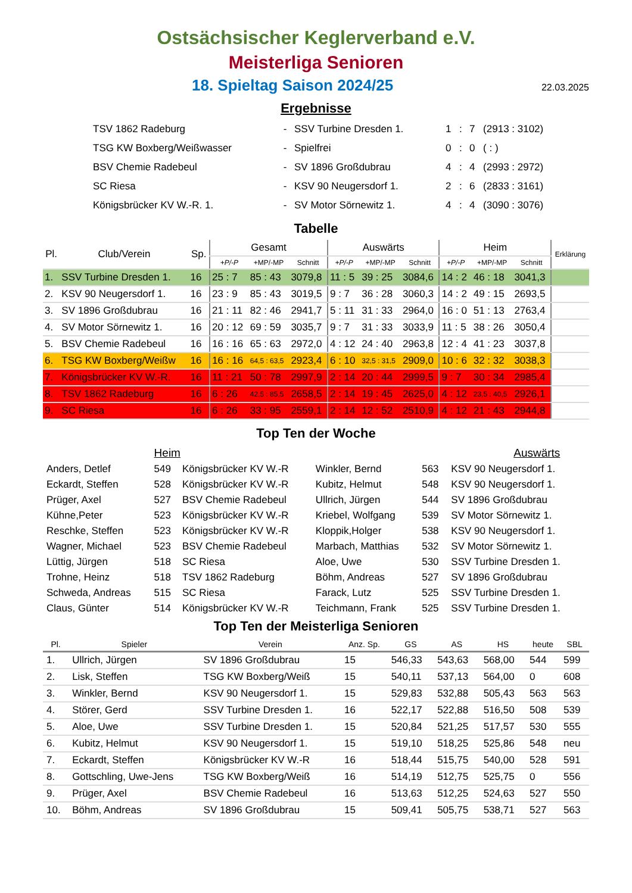Ostsächsischer Keglerverband e.V.
Meisterliga Senioren
18. Spieltag Saison 2024/25
22.03.2025
Ergebnisse
| TSV 1862 Radeburg | - | SSV Turbine Dresden 1. | 1 | : | 7 | (2913 : 3102) |
| TSG KW Boxberg/Weißwasser | - | Spielfrei | 0 | : | 0 | ( : ) |
| BSV Chemie Radebeul | - | SV 1896 Großdubrau | 4 | : | 4 | (2993 : 2972) |
| SC Riesa | - | KSV 90 Neugersdorf 1. | 2 | : | 6 | (2833 : 3161) |
| Königsbrücker KV W.-R. 1. | - | SV Motor Sörnewitz 1. | 4 | : | 4 | (3090 : 3076) |
Tabelle
| Pl. | Club/Verein | Sp. | Gesamt | | | Auswärts | | | Heim | | | Erklärung |
| --- | --- | --- | --- | --- | --- | --- | --- | --- | --- | --- | --- | --- |
| | | | +P/-P | +MP/-MP | Schnitt | +P/-P | +MP/-MP | Schnitt | +P/-P | +MP/-MP | Schnitt | |
| 1. | SSV Turbine Dresden 1. | 16 | 25 : 7 | 85 : 43 | 3079,8 | 11 : 5 | 39 : 25 | 3084,6 | 14 : 2 | 46 : 18 | 3041,3 | |
| 2. | KSV 90 Neugersdorf 1. | 16 | 23 : 9 | 85 : 43 | 3019,5 | 9 : 7 | 36 : 28 | 3060,3 | 14 : 2 | 49 : 15 | 2693,5 | |
| 3. | SV 1896 Großdubrau | 16 | 21 : 11 | 82 : 46 | 2941,7 | 5 : 11 | 31 : 33 | 2964,0 | 16 : 0 | 51 : 13 | 2763,4 | |
| 4. | SV Motor Sörnewitz 1. | 16 | 20 : 12 | 69 : 59 | 3035,7 | 9 : 7 | 31 : 33 | 3033,9 | 11 : 5 | 38 : 26 | 3050,4 | |
| 5. | BSV Chemie Radebeul | 16 | 16 : 16 | 65 : 63 | 2972,0 | 4 : 12 | 24 : 40 | 2963,8 | 12 : 4 | 41 : 23 | 3037,8 | |
| 6. | TSG KW Boxberg/Weißw | 16 | 16 : 16 | 64,5 : 63,5 | 2923,4 | 6 : 10 | 32,5 : 31,5 | 2909,0 | 10 : 6 | 32 : 32 | 3038,3 | |
| 7. | Königsbrücker KV W.-R. | 16 | 11 : 21 | 50 : 78 | 2997,9 | 2 : 14 | 20 : 44 | 2999,5 | 9 : 7 | 30 : 34 | 2985,4 | |
| 8. | TSV 1862 Radeburg | 16 | 6 : 26 | 42,5 : 85,5 | 2658,5 | 2 : 14 | 19 : 45 | 2625,0 | 4 : 12 | 23,5 : 40,5 | 2926,1 | |
| 9. | SC Riesa | 16 | 6 : 26 | 33 : 95 | 2559,1 | 2 : 14 | 12 : 52 | 2510,9 | 4 : 12 | 21 : 43 | 2944,8 | |
Top Ten der Woche
| | Heim | | | Auswärts | |
| Anders, Detlef | 549 | Königsbrücker KV W.-R | Winkler, Bernd | 563 | KSV 90 Neugersdorf 1. |
| Eckardt, Steffen | 528 | Königsbrücker KV W.-R | Kubitz, Helmut | 548 | KSV 90 Neugersdorf 1. |
| Prüger, Axel | 527 | BSV Chemie Radebeul | Ullrich, Jürgen | 544 | SV 1896 Großdubrau |
| Kühne,Peter | 523 | Königsbrücker KV W.-R | Kriebel, Wolfgang | 539 | SV Motor Sörnewitz 1. |
| Reschke, Steffen | 523 | Königsbrücker KV W.-R | Kloppik,Holger | 538 | KSV 90 Neugersdorf 1. |
| Wagner, Michael | 523 | BSV Chemie Radebeul | Marbach, Matthias | 532 | SV Motor Sörnewitz 1. |
| Lüttig, Jürgen | 518 | SC Riesa | Aloe, Uwe | 530 | SSV Turbine Dresden 1. |
| Trohne, Heinz | 518 | TSV 1862 Radeburg | Böhm, Andreas | 527 | SV 1896 Großdubrau |
| Schweda, Andreas | 515 | SC Riesa | Farack, Lutz | 525 | SSV Turbine Dresden 1. |
| Claus, Günter | 514 | Königsbrücker KV W.-R | Teichmann, Frank | 525 | SSV Turbine Dresden 1. |
Top Ten der Meisterliga Senioren
| Pl. | Spieler | Verein | Anz. Sp. | GS | AS | HS | heute | SBL |
| --- | --- | --- | --- | --- | --- | --- | --- | --- |
| 1. | Ullrich, Jürgen | SV 1896 Großdubrau | 15 | 546,33 | 543,63 | 568,00 | 544 | 599 |
| 2. | Lisk, Steffen | TSG KW Boxberg/Weiß | 15 | 540,11 | 537,13 | 564,00 | 0 | 608 |
| 3. | Winkler, Bernd | KSV 90 Neugersdorf 1. | 15 | 529,83 | 532,88 | 505,43 | 563 | 563 |
| 4. | Störer, Gerd | SSV Turbine Dresden 1. | 16 | 522,17 | 522,88 | 516,50 | 508 | 539 |
| 5. | Aloe, Uwe | SSV Turbine Dresden 1. | 15 | 520,84 | 521,25 | 517,57 | 530 | 555 |
| 6. | Kubitz, Helmut | KSV 90 Neugersdorf 1. | 15 | 519,10 | 518,25 | 525,86 | 548 | neu |
| 7. | Eckardt, Steffen | Königsbrücker KV W.-R | 16 | 518,44 | 515,75 | 540,00 | 528 | 591 |
| 8. | Gottschling, Uwe-Jens | TSG KW Boxberg/Weiß | 16 | 514,19 | 512,75 | 525,75 | 0 | 556 |
| 9. | Prüger, Axel | BSV Chemie Radebeul | 16 | 513,63 | 512,25 | 524,63 | 527 | 550 |
| 10. | Böhm, Andreas | SV 1896 Großdubrau | 15 | 509,41 | 505,75 | 538,71 | 527 | 563 |